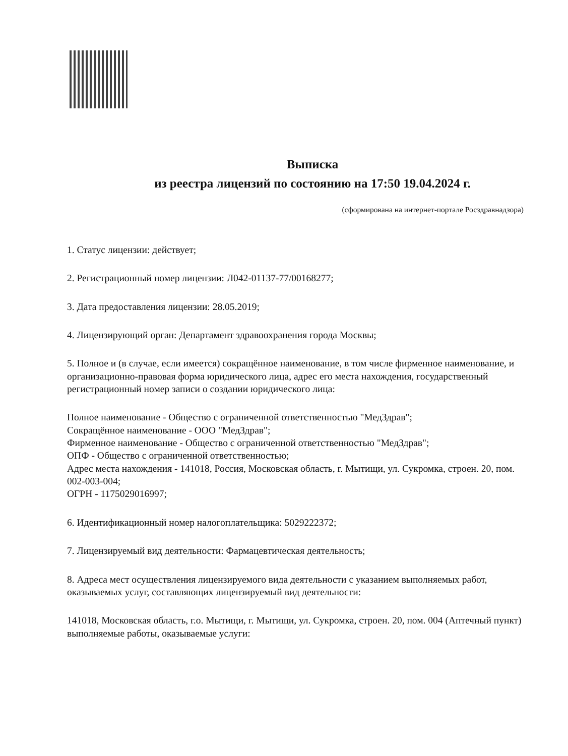Выписка
из реестра лицензий по состоянию на 17:50 19.04.2024 г.
(сформирована на интернет-портале Росздравнадзора)
1. Статус лицензии: действует;
2. Регистрационный номер лицензии: Л042-01137-77/00168277;
3. Дата предоставления лицензии: 28.05.2019;
4. Лицензирующий орган: Департамент здравоохранения города Москвы;
5. Полное и (в случае, если имеется) сокращённое наименование, в том числе фирменное наименование, и организационно-правовая форма юридического лица, адрес его места нахождения, государственный регистрационный номер записи о создании юридического лица:
Полное наименование - Общество с ограниченной ответственностью "МедЗдрав";
Сокращённое наименование - ООО "МедЗдрав";
Фирменное наименование - Общество с ограниченной ответственностью "МедЗдрав";
ОПФ - Общество с ограниченной ответственностью;
Адрес места нахождения - 141018, Россия, Московская область, г. Мытищи, ул. Сукромка, строен. 20, пом. 002-003-004;
ОГРН - 1175029016997;
6. Идентификационный номер налогоплательщика: 5029222372;
7. Лицензируемый вид деятельности: Фармацевтическая деятельность;
8. Адреса мест осуществления лицензируемого вида деятельности с указанием выполняемых работ, оказываемых услуг, составляющих лицензируемый вид деятельности:
141018, Московская область, г.о. Мытищи, г. Мытищи, ул. Сукромка, строен. 20, пом. 004 (Аптечный пункт)
выполняемые работы, оказываемые услуги: